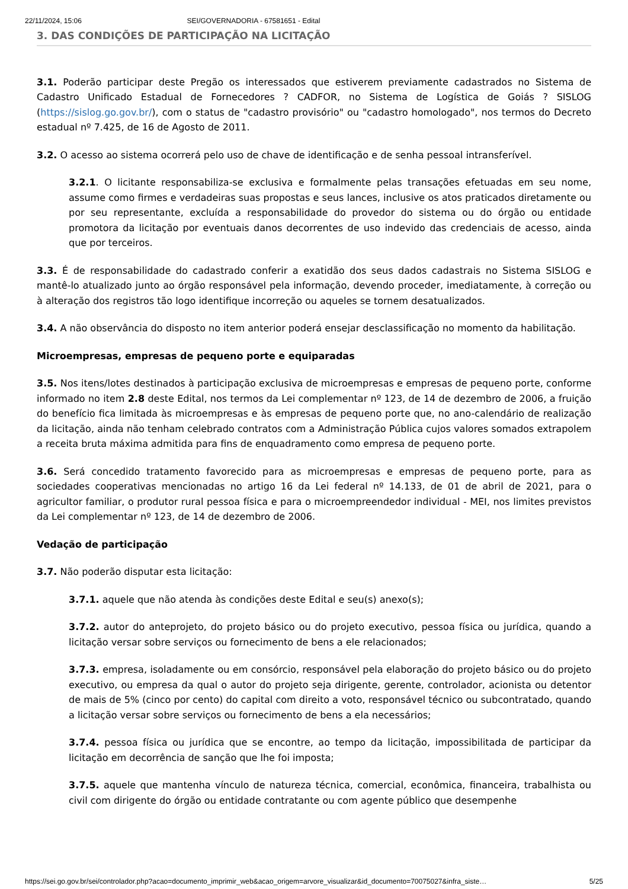22/11/2024, 15:06 SEI/GOVERNADORIA - 67581651 - Edital
3. DAS CONDIÇÕES DE PARTICIPAÇÃO NA LICITAÇÃO
3.1. Poderão participar deste Pregão os interessados que estiverem previamente cadastrados no Sistema de Cadastro Unificado Estadual de Fornecedores ? CADFOR, no Sistema de Logística de Goiás ? SISLOG (https://sislog.go.gov.br/), com o status de "cadastro provisório" ou "cadastro homologado", nos termos do Decreto estadual nº 7.425, de 16 de Agosto de 2011.
3.2. O acesso ao sistema ocorrerá pelo uso de chave de identificação e de senha pessoal intransferível.
3.2.1. O licitante responsabiliza-se exclusiva e formalmente pelas transações efetuadas em seu nome, assume como firmes e verdadeiras suas propostas e seus lances, inclusive os atos praticados diretamente ou por seu representante, excluída a responsabilidade do provedor do sistema ou do órgão ou entidade promotora da licitação por eventuais danos decorrentes de uso indevido das credenciais de acesso, ainda que por terceiros.
3.3. É de responsabilidade do cadastrado conferir a exatidão dos seus dados cadastrais no Sistema SISLOG e mantê-lo atualizado junto ao órgão responsável pela informação, devendo proceder, imediatamente, à correção ou à alteração dos registros tão logo identifique incorreção ou aqueles se tornem desatualizados.
3.4. A não observância do disposto no item anterior poderá ensejar desclassificação no momento da habilitação.
Microempresas, empresas de pequeno porte e equiparadas
3.5. Nos itens/lotes destinados à participação exclusiva de microempresas e empresas de pequeno porte, conforme informado no item 2.8 deste Edital, nos termos da Lei complementar nº 123, de 14 de dezembro de 2006, a fruição do benefício fica limitada às microempresas e às empresas de pequeno porte que, no ano-calendário de realização da licitação, ainda não tenham celebrado contratos com a Administração Pública cujos valores somados extrapolem a receita bruta máxima admitida para fins de enquadramento como empresa de pequeno porte.
3.6. Será concedido tratamento favorecido para as microempresas e empresas de pequeno porte, para as sociedades cooperativas mencionadas no artigo 16 da Lei federal nº 14.133, de 01 de abril de 2021, para o agricultor familiar, o produtor rural pessoa física e para o microempreendedor individual - MEI, nos limites previstos da Lei complementar nº 123, de 14 de dezembro de 2006.
Vedação de participação
3.7. Não poderão disputar esta licitação:
3.7.1. aquele que não atenda às condições deste Edital e seu(s) anexo(s);
3.7.2. autor do anteprojeto, do projeto básico ou do projeto executivo, pessoa física ou jurídica, quando a licitação versar sobre serviços ou fornecimento de bens a ele relacionados;
3.7.3. empresa, isoladamente ou em consórcio, responsável pela elaboração do projeto básico ou do projeto executivo, ou empresa da qual o autor do projeto seja dirigente, gerente, controlador, acionista ou detentor de mais de 5% (cinco por cento) do capital com direito a voto, responsável técnico ou subcontratado, quando a licitação versar sobre serviços ou fornecimento de bens a ela necessários;
3.7.4. pessoa física ou jurídica que se encontre, ao tempo da licitação, impossibilitada de participar da licitação em decorrência de sanção que lhe foi imposta;
3.7.5. aquele que mantenha vínculo de natureza técnica, comercial, econômica, financeira, trabalhista ou civil com dirigente do órgão ou entidade contratante ou com agente público que desempenhe
https://sei.go.gov.br/sei/controlador.php?acao=documento_imprimir_web&acao_origem=arvore_visualizar&id_documento=70075027&infra_siste… 5/25